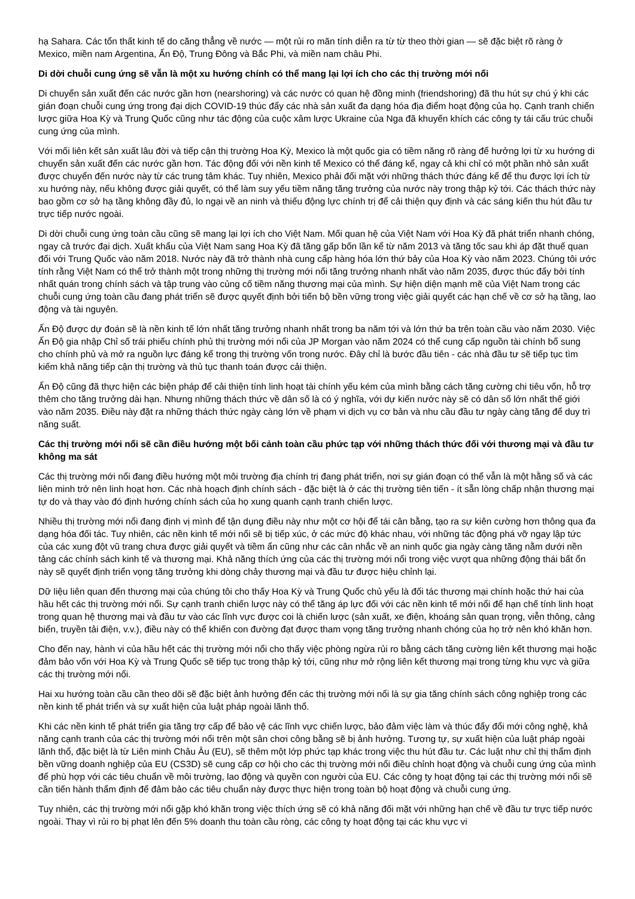hạ Sahara. Các tổn thất kinh tế do căng thẳng về nước — một rủi ro mãn tính diễn ra từ từ theo thời gian — sẽ đặc biệt rõ ràng ở Mexico, miền nam Argentina, Ấn Độ, Trung Đông và Bắc Phi, và miền nam châu Phi.
Di dời chuỗi cung ứng sẽ vẫn là một xu hướng chính có thể mang lại lợi ích cho các thị trường mới nổi
Di chuyển sản xuất đến các nước gần hơn (nearshoring) và các nước có quan hệ đồng minh (friendshoring) đã thu hút sự chú ý khi các gián đoạn chuỗi cung ứng trong đại dịch COVID-19 thúc đẩy các nhà sản xuất đa dạng hóa địa điểm hoạt động của họ. Cạnh tranh chiến lược giữa Hoa Kỳ và Trung Quốc cũng như tác động của cuộc xâm lược Ukraine của Nga đã khuyến khích các công ty tái cấu trúc chuỗi cung ứng của mình.
Với mối liên kết sản xuất lâu đời và tiếp cận thị trường Hoa Kỳ, Mexico là một quốc gia có tiềm năng rõ ràng để hưởng lợi từ xu hướng di chuyển sản xuất đến các nước gần hơn. Tác động đối với nền kinh tế Mexico có thể đáng kể, ngay cả khi chỉ có một phần nhỏ sản xuất được chuyển đến nước này từ các trung tâm khác. Tuy nhiên, Mexico phải đối mặt với những thách thức đáng kể để thu được lợi ích từ xu hướng này, nếu không được giải quyết, có thể làm suy yếu tiềm năng tăng trưởng của nước này trong thập kỷ tới. Các thách thức này bao gồm cơ sở hạ tầng không đầy đủ, lo ngại về an ninh và thiếu động lực chính trị để cải thiện quy định và các sáng kiến thu hút đầu tư trực tiếp nước ngoài.
Di dời chuỗi cung ứng toàn cầu cũng sẽ mang lại lợi ích cho Việt Nam. Mối quan hệ của Việt Nam với Hoa Kỳ đã phát triển nhanh chóng, ngay cả trước đại dịch. Xuất khẩu của Việt Nam sang Hoa Kỳ đã tăng gấp bốn lần kể từ năm 2013 và tăng tốc sau khi áp đặt thuế quan đối với Trung Quốc vào năm 2018. Nước này đã trở thành nhà cung cấp hàng hóa lớn thứ bảy của Hoa Kỳ vào năm 2023. Chúng tôi ước tính rằng Việt Nam có thể trở thành một trong những thị trường mới nổi tăng trưởng nhanh nhất vào năm 2035, được thúc đẩy bởi tính nhất quán trong chính sách và tập trung vào củng cố tiềm năng thương mại của mình. Sự hiện diện mạnh mẽ của Việt Nam trong các chuỗi cung ứng toàn cầu đang phát triển sẽ được quyết định bởi tiến bộ bền vững trong việc giải quyết các hạn chế về cơ sở hạ tầng, lao động và tài nguyên.
Ấn Độ được dự đoán sẽ là nền kinh tế lớn nhất tăng trưởng nhanh nhất trong ba năm tới và lớn thứ ba trên toàn cầu vào năm 2030. Việc Ấn Độ gia nhập Chỉ số trái phiếu chính phủ thị trường mới nổi của JP Morgan vào năm 2024 có thể cung cấp nguồn tài chính bổ sung cho chính phủ và mở ra nguồn lực đáng kể trong thị trường vốn trong nước. Đây chỉ là bước đầu tiên - các nhà đầu tư sẽ tiếp tục tìm kiếm khả năng tiếp cận thị trường và thủ tục thanh toán được cải thiện.
Ấn Độ cũng đã thực hiện các biện pháp để cải thiện tính linh hoạt tài chính yếu kém của mình bằng cách tăng cường chi tiêu vốn, hỗ trợ thêm cho tăng trưởng dài hạn. Nhưng những thách thức về dân số là có ý nghĩa, với dự kiến nước này sẽ có dân số lớn nhất thế giới vào năm 2035. Điều này đặt ra những thách thức ngày càng lớn về phạm vi dịch vụ cơ bản và nhu cầu đầu tư ngày càng tăng để duy trì năng suất.
Các thị trường mới nổi sẽ cần điều hướng một bối cảnh toàn cầu phức tạp với những thách thức đối với thương mại và đầu tư không ma sát
Các thị trường mới nổi đang điều hướng một môi trường địa chính trị đang phát triển, nơi sự gián đoạn có thể vẫn là một hằng số và các liên minh trở nên linh hoạt hơn. Các nhà hoạch định chính sách - đặc biệt là ở các thị trường tiên tiến - ít sẵn lòng chấp nhận thương mại tự do và thay vào đó định hướng chính sách của họ xung quanh cạnh tranh chiến lược.
Nhiều thị trường mới nổi đang định vị mình để tận dụng điều này như một cơ hội để tái cân bằng, tạo ra sự kiên cường hơn thông qua đa dạng hóa đối tác. Tuy nhiên, các nền kinh tế mới nổi sẽ bị tiếp xúc, ở các mức độ khác nhau, với những tác động phá vỡ ngay lập tức của các xung đột vũ trang chưa được giải quyết và tiềm ẩn cũng như các cân nhắc về an ninh quốc gia ngày càng tăng nằm dưới nền tảng các chính sách kinh tế và thương mại. Khả năng thích ứng của các thị trường mới nổi trong việc vượt qua những động thái bất ổn này sẽ quyết định triển vọng tăng trưởng khi dòng chảy thương mại và đầu tư được hiệu chỉnh lại.
Dữ liệu liên quan đến thương mại của chúng tôi cho thấy Hoa Kỳ và Trung Quốc chủ yếu là đối tác thương mại chính hoặc thứ hai của hầu hết các thị trường mới nổi. Sự cạnh tranh chiến lược này có thể tăng áp lực đối với các nền kinh tế mới nổi để hạn chế tính linh hoạt trong quan hệ thương mại và đầu tư vào các lĩnh vực được coi là chiến lược (sản xuất, xe điện, khoáng sản quan trọng, viễn thông, cảng biển, truyền tải điện, v.v.), điều này có thể khiến con đường đạt được tham vọng tăng trưởng nhanh chóng của họ trở nên khó khăn hơn.
Cho đến nay, hành vi của hầu hết các thị trường mới nổi cho thấy việc phòng ngừa rủi ro bằng cách tăng cường liên kết thương mại hoặc đảm bảo vốn với Hoa Kỳ và Trung Quốc sẽ tiếp tục trong thập kỷ tới, cũng như mở rộng liên kết thương mại trong từng khu vực và giữa các thị trường mới nổi.
Hai xu hướng toàn cầu cần theo dõi sẽ đặc biệt ảnh hưởng đến các thị trường mới nổi là sự gia tăng chính sách công nghiệp trong các nền kinh tế phát triển và sự xuất hiện của luật pháp ngoài lãnh thổ.
Khi các nền kinh tế phát triển gia tăng trợ cấp để bảo vệ các lĩnh vực chiến lược, bảo đảm việc làm và thúc đẩy đổi mới công nghệ, khả năng cạnh tranh của các thị trường mới nổi trên một sân chơi công bằng sẽ bị ảnh hưởng. Tương tự, sự xuất hiện của luật pháp ngoài lãnh thổ, đặc biệt là từ Liên minh Châu Âu (EU), sẽ thêm một lớp phức tạp khác trong việc thu hút đầu tư. Các luật như chỉ thị thẩm định bền vững doanh nghiệp của EU (CS3D) sẽ cung cấp cơ hội cho các thị trường mới nổi điều chỉnh hoạt động và chuỗi cung ứng của mình để phù hợp với các tiêu chuẩn về môi trường, lao động và quyền con người của EU. Các công ty hoạt động tại các thị trường mới nổi sẽ cần tiến hành thẩm định để đảm bảo các tiêu chuẩn này được thực hiện trong toàn bộ hoạt động và chuỗi cung ứng.
Tuy nhiên, các thị trường mới nổi gặp khó khăn trong việc thích ứng sẽ có khả năng đối mặt với những hạn chế về đầu tư trực tiếp nước ngoài. Thay vì rủi ro bị phạt lên đến 5% doanh thu toàn cầu ròng, các công ty hoạt động tại các khu vực vi